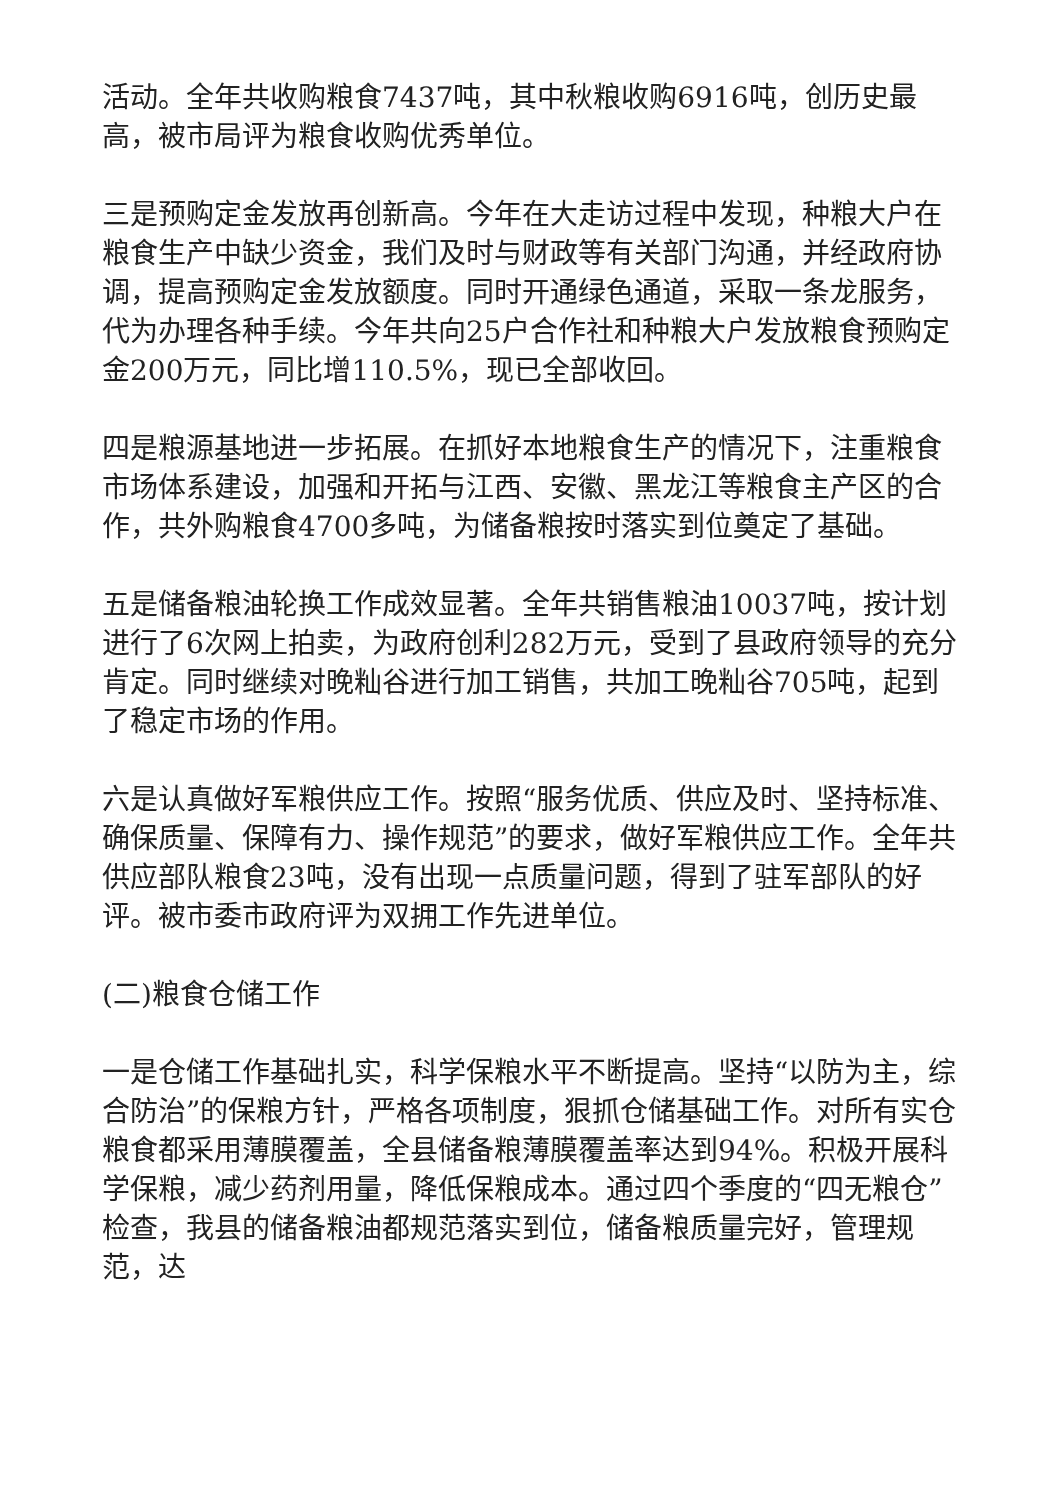活动。全年共收购粮食7437吨，其中秋粮收购6916吨，创历史最高，被市局评为粮食收购优秀单位。
三是预购定金发放再创新高。今年在大走访过程中发现，种粮大户在粮食生产中缺少资金，我们及时与财政等有关部门沟通，并经政府协调，提高预购定金发放额度。同时开通绿色通道，采取一条龙服务，代为办理各种手续。今年共向25户合作社和种粮大户发放粮食预购定金200万元，同比增110.5%，现已全部收回。
四是粮源基地进一步拓展。在抓好本地粮食生产的情况下，注重粮食市场体系建设，加强和开拓与江西、安徽、黑龙江等粮食主产区的合作，共外购粮食4700多吨，为储备粮按时落实到位奠定了基础。
五是储备粮油轮换工作成效显著。全年共销售粮油10037吨，按计划进行了6次网上拍卖，为政府创利282万元，受到了县政府领导的充分肯定。同时继续对晚籼谷进行加工销售，共加工晚籼谷705吨，起到了稳定市场的作用。
六是认真做好军粮供应工作。按照“服务优质、供应及时、坚持标准、确保质量、保障有力、操作规范”的要求，做好军粮供应工作。全年共供应部队粮食23吨，没有出现一点质量问题，得到了驻军部队的好评。被市委市政府评为双拥工作先进单位。
(二)粮食仓储工作
一是仓储工作基础扎实，科学保粮水平不断提高。坚持“以防为主，综合防治”的保粮方针，严格各项制度，狠抓仓储基础工作。对所有实仓粮食都采用薄膜覆盖，全县储备粮薄膜覆盖率达到94%。积极开展科学保粮，减少药剂用量，降低保粮成本。通过四个季度的“四无粮仓”检查，我县的储备粮油都规范落实到位，储备粮质量完好，管理规范，达